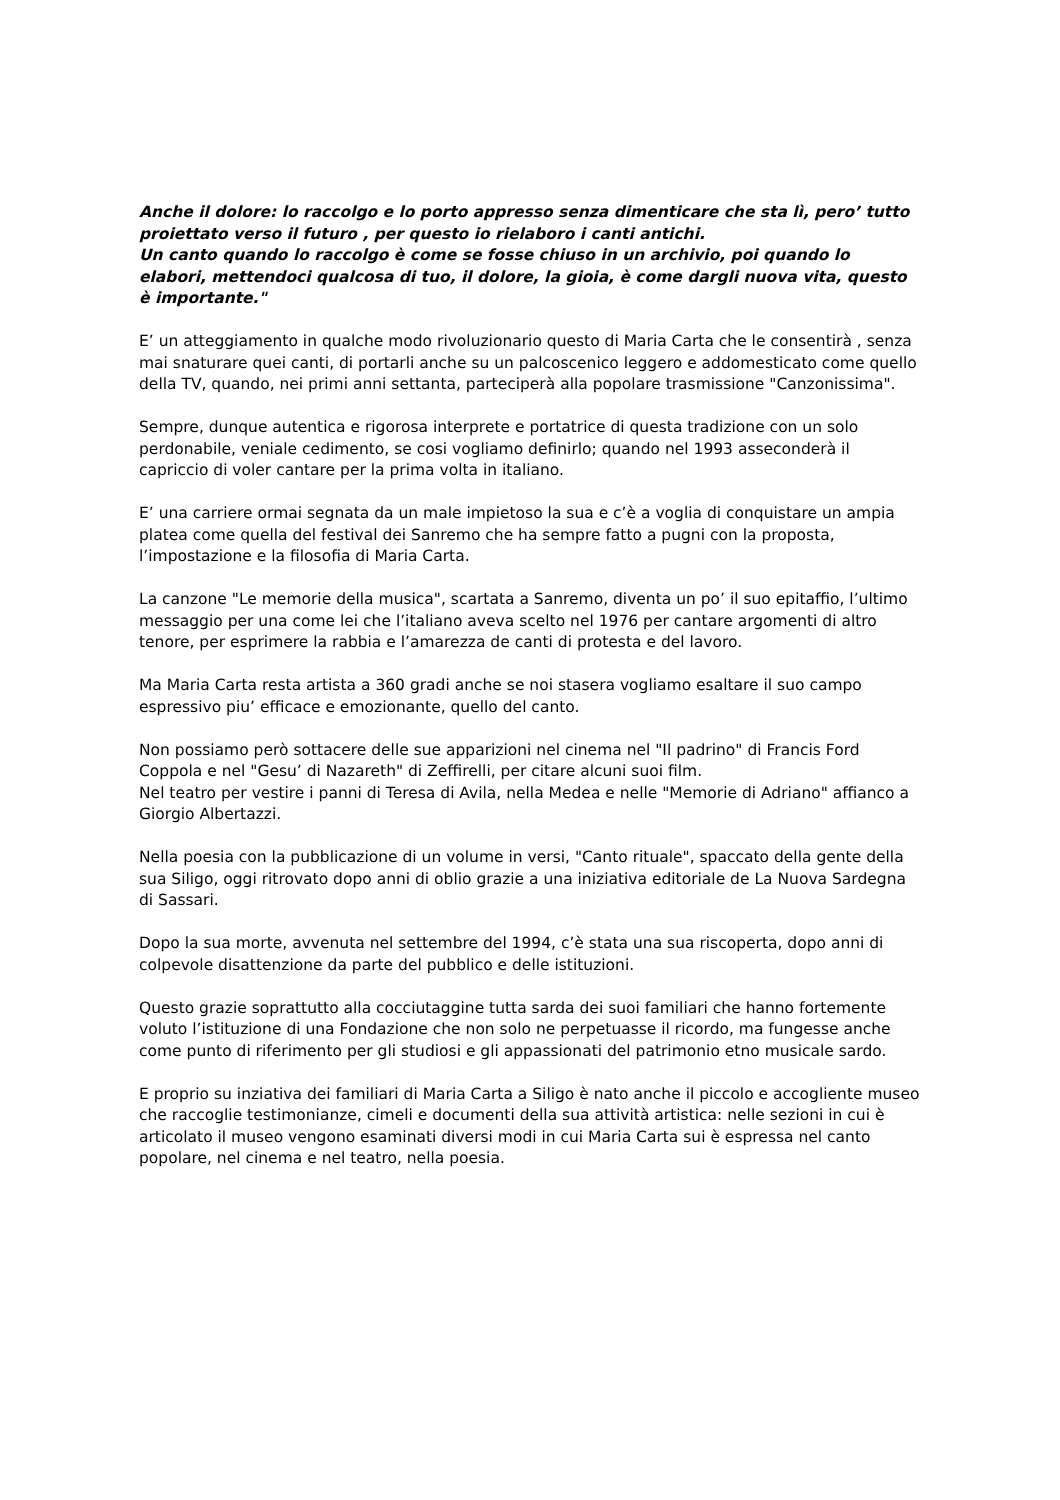Anche il dolore: lo raccolgo e lo porto appresso senza dimenticare che sta lì, pero’ tutto proiettato verso il futuro , per questo io rielaboro i canti antichi.
Un canto quando lo raccolgo è come se fosse chiuso in un archivio, poi quando lo elabori, mettendoci qualcosa di tuo, il dolore, la gioia, è come dargli nuova vita, questo è importante."
E’ un atteggiamento in qualche modo rivoluzionario questo di Maria Carta che le consentirà , senza mai snaturare quei canti, di portarli anche su un palcoscenico leggero e addomesticato come quello della TV, quando, nei primi anni settanta, parteciperà alla popolare trasmissione "Canzonissima".
Sempre, dunque autentica e rigorosa interprete e portatrice di questa tradizione con un solo perdonabile, veniale cedimento, se cosi vogliamo definirlo; quando nel 1993 asseconderà il capriccio di voler cantare per la prima volta in italiano.
E’ una carriere ormai segnata da un male impietoso la sua e c’è a voglia di conquistare un ampia platea come quella del festival dei Sanremo che ha sempre fatto a pugni con la proposta, l’impostazione e la filosofia di Maria Carta.
La canzone "Le memorie della musica", scartata a Sanremo, diventa un po’ il suo epitaffio, l’ultimo messaggio per una come lei che l’italiano aveva scelto nel 1976 per cantare argomenti di altro tenore, per esprimere la rabbia e l’amarezza de canti di protesta e del lavoro.
Ma Maria Carta resta artista a 360 gradi anche se noi stasera vogliamo esaltare il suo campo espressivo piu’ efficace e emozionante, quello del canto.
Non possiamo però sottacere delle sue apparizioni nel cinema nel "Il padrino" di Francis Ford Coppola e nel "Gesu’ di Nazareth" di Zeffirelli, per citare alcuni suoi film.
Nel teatro per vestire i panni di Teresa di Avila, nella Medea e nelle "Memorie di Adriano" affianco a Giorgio Albertazzi.
Nella poesia con la pubblicazione di un volume in versi, "Canto rituale", spaccato della gente della sua Siligo, oggi ritrovato dopo anni di oblio grazie a una iniziativa editoriale de La Nuova Sardegna di Sassari.
Dopo la sua morte, avvenuta nel settembre del 1994, c’è stata una sua riscoperta, dopo anni di colpevole disattenzione da parte del pubblico e delle istituzioni.
Questo grazie soprattutto alla cocciutaggine tutta sarda dei suoi familiari che hanno fortemente voluto l’istituzione di una Fondazione che non solo ne perpetuasse il ricordo, ma fungesse anche come punto di riferimento per gli studiosi e gli appassionati del patrimonio etno musicale sardo.
E proprio su inziativa dei familiari di Maria Carta a Siligo è nato anche il piccolo e accogliente museo che raccoglie testimonianze, cimeli e documenti della sua attività artistica: nelle sezioni in cui è articolato il museo vengono esaminati diversi modi in cui Maria Carta sui è espressa nel canto popolare, nel cinema e nel teatro, nella poesia.